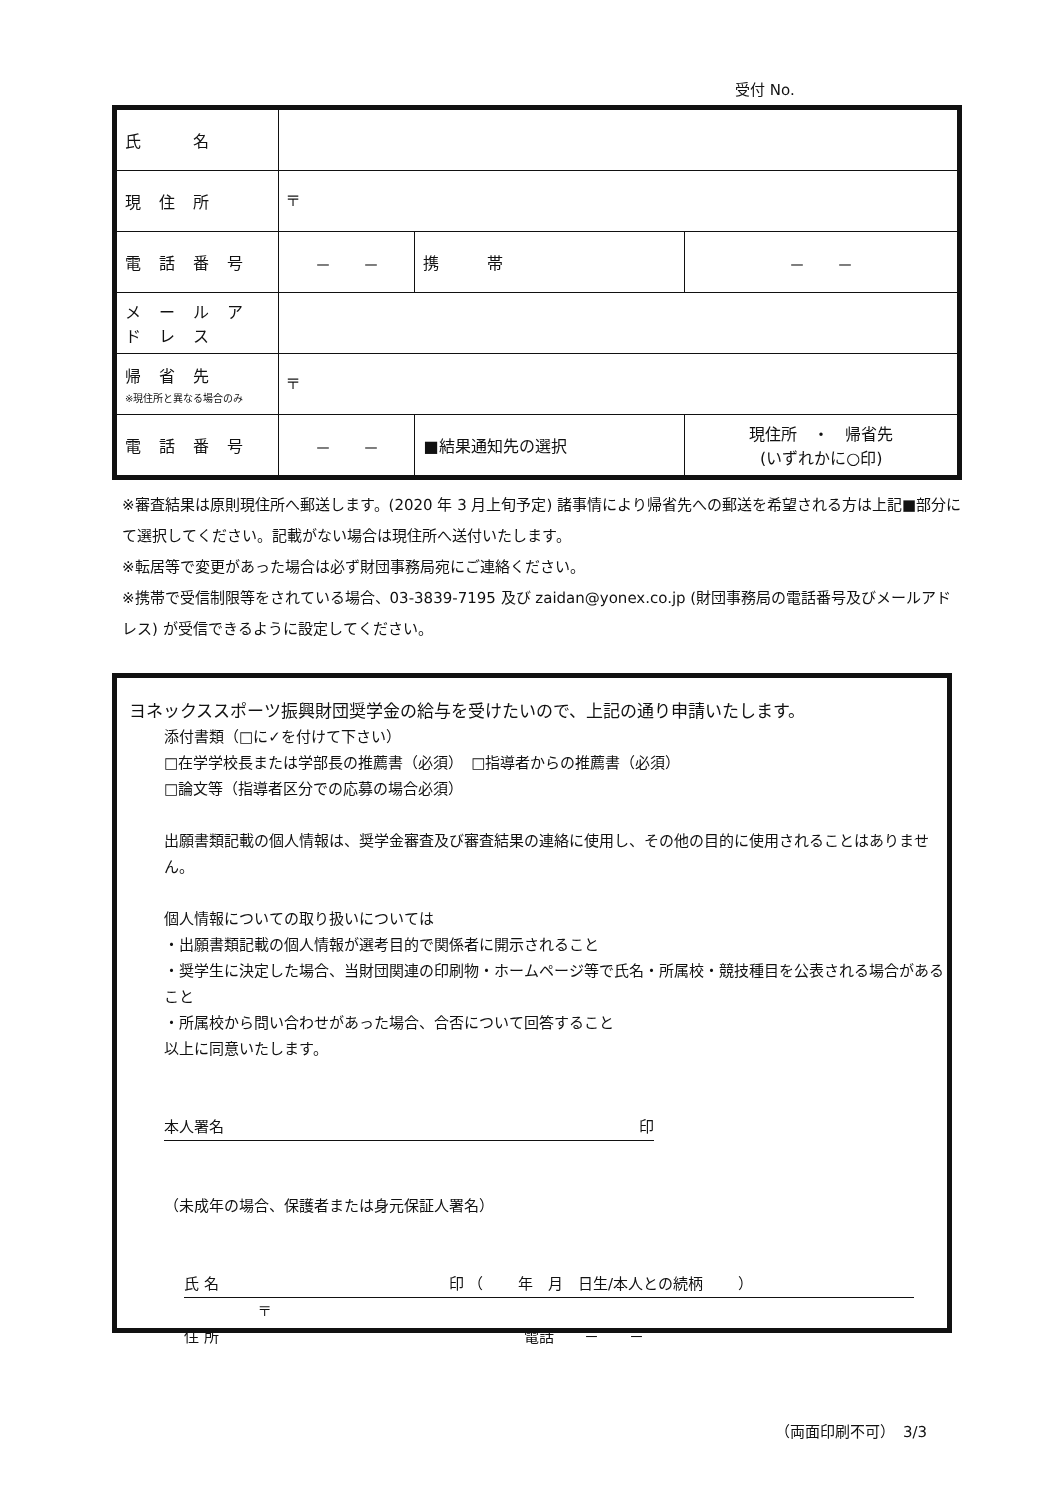受付 No.
| 氏 名 | | | | |
| 現住所 | 〒 | | | |
| 電話番号 | － － | | 携 帯 | － － |
| メールアドレス | | | | |
| 帰省先 ※現住所と異なる場合のみ | 〒 | | | |
| 電話番号 | － － | ■結果通知先の選択 | | 現住所 ・ 帰省先 (いずれかに○印) |
※審査結果は原則現住所へ郵送します。(2020 年 3 月上旬予定) 諸事情により帰省先への郵送を希望される方は上記■部分にて選択してください。記載がない場合は現住所へ送付いたします。
※転居等で変更があった場合は必ず財団事務局宛にご連絡ください。
※携帯で受信制限等をされている場合、03-3839-7195 及び zaidan@yonex.co.jp (財団事務局の電話番号及びメールアドレス) が受信できるように設定してください。
ヨネックススポーツ振興財団奨学金の給与を受けたいので、上記の通り申請いたします。
添付書類（□に✓を付けて下さい）
□在学学校長または学部長の推薦書（必須）　□指導者からの推薦書（必須）
□論文等（指導者区分での応募の場合必須）
出願書類記載の個人情報は、奨学金審査及び審査結果の連絡に使用し、その他の目的に使用されることはありません。
個人情報についての取り扱いについては
・出願書類記載の個人情報が選考目的で関係者に開示されること
・奨学生に決定した場合、当財団関連の印刷物・ホームページ等で氏名・所属校・競技種目を公表される場合があること
・所属校から問い合わせがあった場合、合否について回答すること
以上に同意いたします。
本人署名 印
（未成年の場合、保護者または身元保証人署名）
氏 名　　　　　　　　　　　　　　　 印 （　　 年　月　日生/本人との続柄　　 ）
〒
住 所　　　　　　　　　　　　　　　　　　　　 電話　　－　　－
（両面印刷不可）　3/3